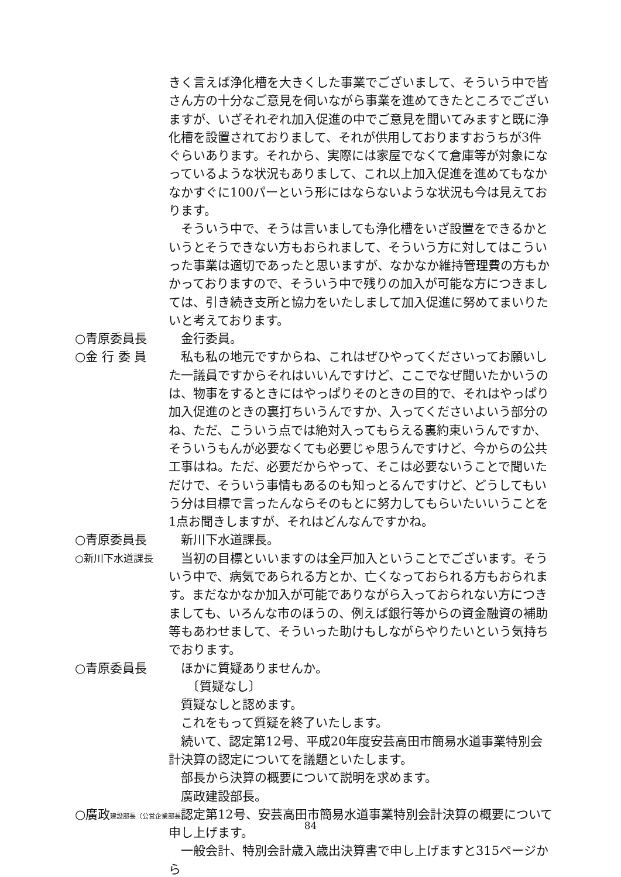きく言えば浄化槽を大きくした事業でございまして、そういう中で皆さん方の十分なご意見を伺いながら事業を進めてきたところでございますが、いざそれぞれ加入促進の中でご意見を聞いてみますと既に浄化槽を設置されておりまして、それが供用しておりますおうちが3件ぐらいあります。それから、実際には家屋でなくて倉庫等が対象になっているような状況もありまして、これ以上加入促進を進めてもなかなかすぐに100パーという形にはならないような状況も今は見えております。
　そういう中で、そうは言いましても浄化槽をいざ設置をできるかというとそうできない方もおられまして、そういう方に対してはこういった事業は適切であったと思いますが、なかなか維持管理費の方もかかっておりますので、そういう中で残りの加入が可能な方につきましては、引き続き支所と協力をいたしまして加入促進に努めてまいりたいと考えております。
○青原委員長 　金行委員。
○金 行 委 員 　私も私の地元ですからね、これはぜひやってくださいってお願いした一議員ですからそれはいいんですけど、ここでなぜ聞いたかいうのは、物事をするときにはやっぱりそのときの目的で、それはやっぱり加入促進のときの裏打ちいうんですか、入ってくださいよいう部分のね、ただ、こういう点では絶対入ってもらえる裏約束いうんですか、そういうもんが必要なくても必要じゃ思うんですけど、今からの公共工事はね。ただ、必要だからやって、そこは必要ないうことで聞いただけで、そういう事情もあるのも知っとるんですけど、どうしてもいう分は目標で言ったんならそのもとに努力してもらいたいいうことを1点お聞きしますが、それはどんなんですかね。
○青原委員長 　新川下水道課長。
○新川下水道課長
　当初の目標といいますのは全戸加入ということでございます。そういう中で、病気であられる方とか、亡くなっておられる方もおられます。まだなかなか加入が可能でありながら入っておられない方につきましても、いろんな市のほうの、例えば銀行等からの資金融資の補助等もあわせまして、そういった助けもしながらやりたいという気持ちでおります。
○青原委員長 　ほかに質疑ありませんか。
　　〔質疑なし〕
　質疑なしと認めます。
　これをもって質疑を終了いたします。
　続いて、認定第12号、平成20年度安芸高田市簡易水道事業特別会計決算の認定についてを議題といたします。
　部長から決算の概要について説明を求めます。
　廣政建設部長。
○廣政建設部長（公営企業部長）
　認定第12号、安芸高田市簡易水道事業特別会計決算の概要について申し上げます。
　一般会計、特別会計歳入歳出決算書で申し上げますと315ページから
84